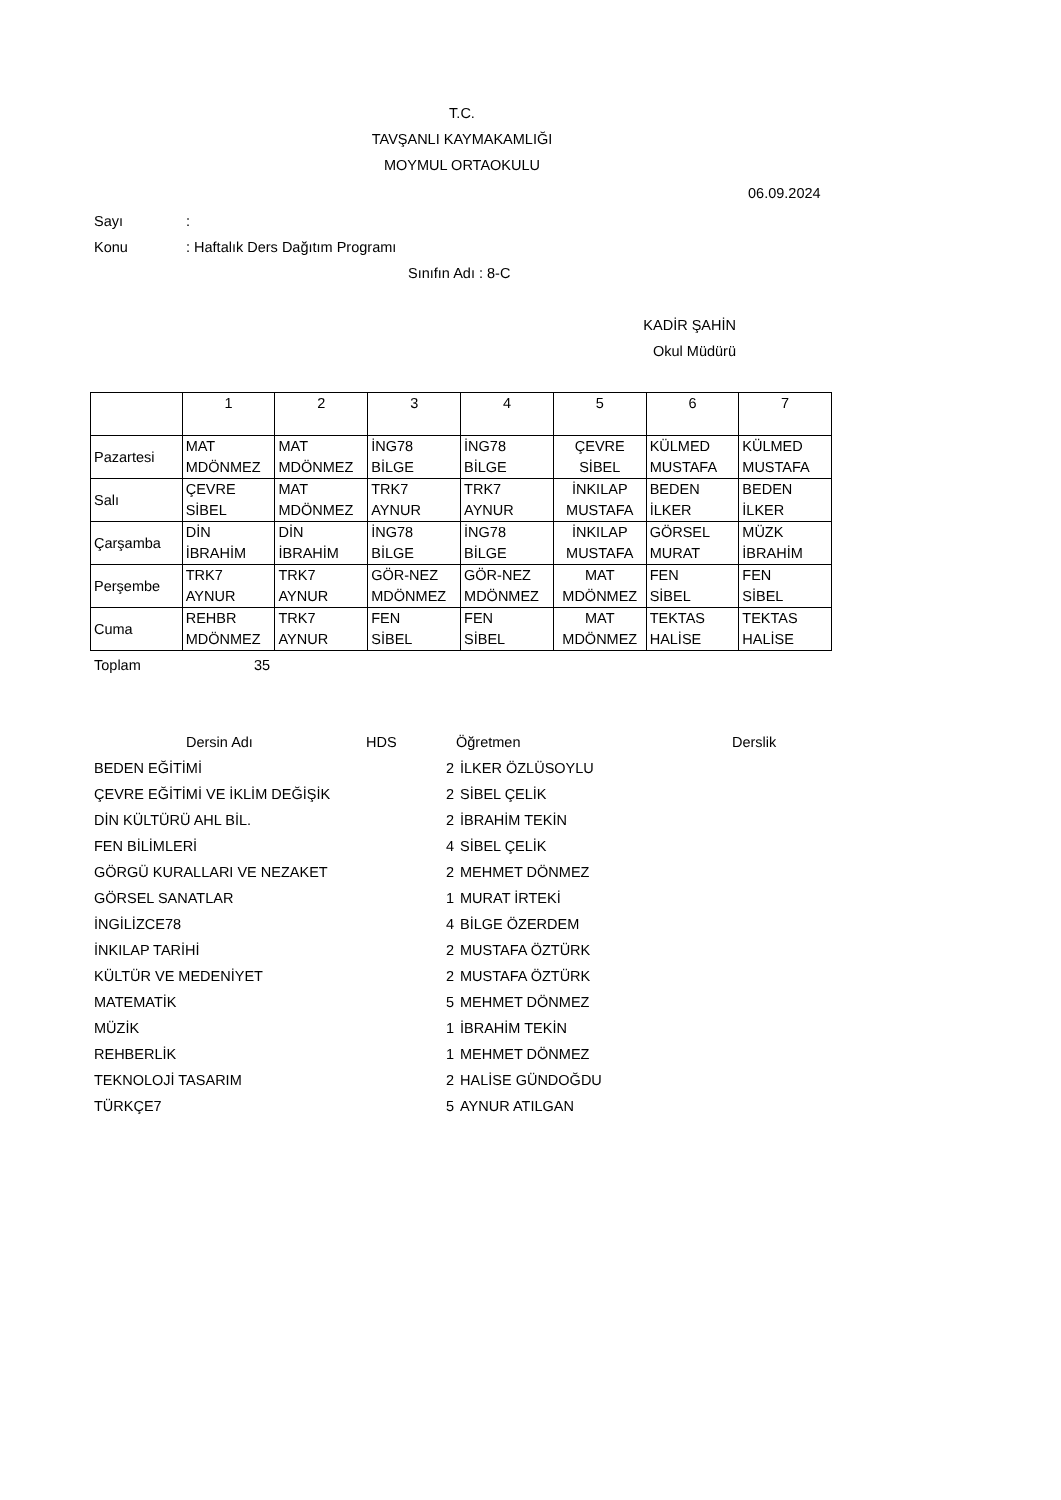T.C.
TAVŞANLI KAYMAKAMLIĞI
MOYMUL ORTAOKULU
06.09.2024
Sayı:
Konu: Haftalık Ders Dağıtım Programı
Sınıfın Adı : 8-C
KADİR ŞAHİN
Okul Müdürü
| | 1 | 2 | 3 | 4 | 5 | 6 | 7 |
| Pazartesi | MAT MDÖNMEZ | MAT MDÖNMEZ | İNG78 BİLGE | İNG78 BİLGE | ÇEVRE SİBEL | KÜLMED MUSTAFA | KÜLMED MUSTAFA |
| Salı | ÇEVRE SİBEL | MAT MDÖNMEZ | TRK7 AYNUR | TRK7 AYNUR | İNKILAP MUSTAFA | BEDEN İLKER | BEDEN İLKER |
| Çarşamba | DİN İBRAHİM | DİN İBRAHİM | İNG78 BİLGE | İNG78 BİLGE | İNKILAP MUSTAFA | GÖRSEL MURAT | MÜZK İBRAHİM |
| Perşembe | TRK7 AYNUR | TRK7 AYNUR | GÖR-NEZ MDÖNMEZ | GÖR-NEZ MDÖNMEZ | MAT MDÖNMEZ | FEN SİBEL | FEN SİBEL |
| Cuma | REHBR MDÖNMEZ | TRK7 AYNUR | FEN SİBEL | FEN SİBEL | MAT MDÖNMEZ | TEKTAS HALİSE | TEKTAS HALİSE |
Toplam 35
| Dersin Adı | | | HDS Öğretmen | Derslik |
| --- | --- | --- | --- | --- |
| BEDEN EĞİTİMİ | | 2 | İLKER ÖZLÜSOYLU | |
| ÇEVRE EĞİTİMİ VE İKLİM DEĞİŞİK | | 2 | SİBEL ÇELİK | |
| DİN KÜLTÜRÜ AHL BİL. | | 2 | İBRAHİM TEKİN | |
| FEN BİLİMLERİ | | 4 | SİBEL ÇELİK | |
| GÖRGÜ KURALLARI VE NEZAKET | | 2 | MEHMET DÖNMEZ | |
| GÖRSEL SANATLAR | | 1 | MURAT İRTEKİ | |
| İNGİLİZCE78 | | 4 | BİLGE ÖZERDEM | |
| İNKILAP TARİHİ | | 2 | MUSTAFA ÖZTÜRK | |
| KÜLTÜR VE MEDENİYET | | 2 | MUSTAFA ÖZTÜRK | |
| MATEMATİK | | 5 | MEHMET DÖNMEZ | |
| MÜZİK | | 1 | İBRAHİM TEKİN | |
| REHBERLİK | | 1 | MEHMET DÖNMEZ | |
| TEKNOLOJİ TASARIM | | 2 | HALİSE GÜNDOĞDU | |
| TÜRKÇE7 | | 5 | AYNUR ATILGAN | |